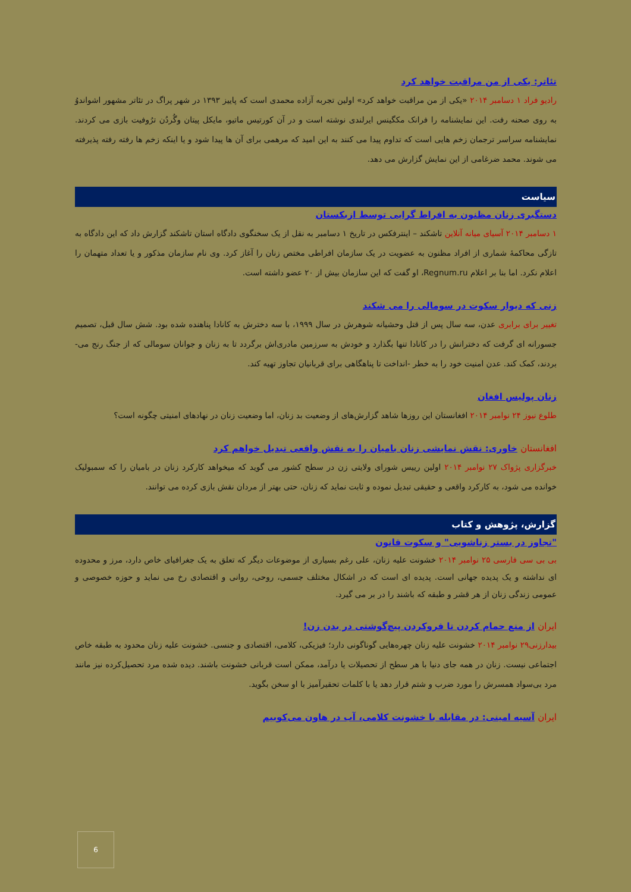تئاتر: یکی از من مراقبت خواهد کرد
رادیو فراد ۱ دسامبر ۲۰۱۴ «یکی از من مراقبت خواهد کرد» اولین تجربه آزاده محمدی است که پاییز ۱۳۹۳ در شهر پراگ در تئاتر مشهور اشواندوُ به روی صحنه رفت. این نمایشنامه را فرانک مکگینس ایرلندی نوشته است و در آن کورتیس ماتیو، مایکل پیتان وگُردُن ترُوفیت بازی می کردند. نمایشنامه سراسر ترجمان زخم هایی است که تداوم پیدا می کنند به این امید که مرهمی برای آن ها پیدا شود و یا اینکه زخم ها رفته رفته پذیرفته می شوند. محمد ضرغامی از این نمایش گزارش می دهد.
سیاست
دستگیری زنان مظنون به افراط گرایی توسط ازبکستان
۱ دسامبر ۲۰۱۴ آسیای میانه آنلاین تاشکند – اینترفکس در تاریخ ۱ دسامبر به نقل از یک سخنگوی دادگاه استان تاشکند گزارش داد که این دادگاه به تازگی محاکمهٔ شماری از افراد مظنون به عضویت در یک سازمان افراطی مختص زنان را آغاز کرد. وی نام سازمان مذکور و یا تعداد متهمان را اعلام نکرد. اما بنا بر اعلام Regnum.ru، او گفت که این سازمان بیش از ۲۰ عضو داشته است.
زنی که دیوار سکوت در سومالی را می شکند
تغییر برای برابری عدن، سه سال پس از قتل وحشیانه شوهرش در سال ۱۹۹۹، با سه دخترش به کانادا پناهنده شده بود. شش سال قبل، تصمیم جسورانه ای گرفت که دخترانش را در کانادا تنها بگذارد و خودش به سرزمین مادری‌اش برگردد تا به زنان و جوانان سومالی که از جنگ رنج می-بردند، کمک کند. عدن امنیت خود را به خطر -انداخت تا پناهگاهی برای قربانیان تجاوز تهیه کند.
زنان پولیس افغان
طلوع نیوز ۲۴ نوامبر ۲۰۱۴ افغانستان این روزها شاهد گزارش‌های از وضعیت بد زنان، اما وضعیت زنان در نهادهای امنیتی چگونه است؟
افغانستان خاوری: نقش نمایشی زنان بامیان را به نقش واقعی تبدیل خواهم کرد
خبرگزاری پژواک ۲۷ نوامبر ۲۰۱۴ اولین رییس شورای ولایتی زن در سطح کشور می گوید که میخواهد کارکرد زنان در بامیان را که سمبولیک خوانده می شود، به کارکرد واقعی و حقیقی تبدیل نموده و ثابت نماید که زنان، حتی بهتر از مردان نقش بازی کرده می توانند.
گزارش، پژوهش و کتاب
"تجاوز در بستر زناشویی" و سکوت قانون
بی بی سی فارسی ۲۵ نوامبر ۲۰۱۴ خشونت علیه زنان، علی رغم بسیاری از موضوعات دیگر که تعلق به یک جغرافیای خاص دارد، مرز و محدوده ای نداشته و یک پدیده جهانی است. پدیده ای است که در اشکال مختلف جسمی، روحی، روانی و اقتصادی رخ می نماید و حوزه خصوصی و عمومی زندگی زنان از هر قشر و طبقه که باشند را در بر می گیرد.
ایران از منع حمام کردن تا فروکردن پیچ‌گوشتی در بدن زن!
بیدارزنی۲۹ نوامبر ۲۰۱۴ خشونت علیه زنان چهره‌هایی گوناگونی دارد؛ فیزیکی، کلامی، اقتصادی و جنسی. خشونت علیه زنان محدود به طبقه خاص اجتماعی نیست. زنان در همه جای دنیا با هر سطح از تحصیلات یا درآمد، ممکن است قربانی خشونت باشند. دیده شده مرد تحصیل‌کرده نیز مانند مرد بی‌سواد همسرش را مورد ضرب و شتم قرار دهد یا با کلمات تحقیرآمیز با او سخن بگوید.
ایران آسیه امینی: در مقابله با خشونت کلامی، آب در هاون می‌کوبیم
6